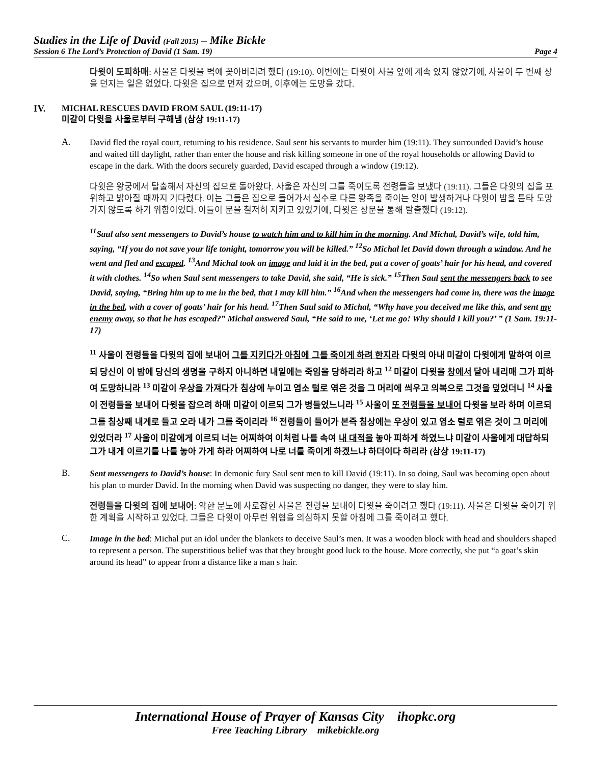Studies in the Life of David (Fall 2015) – Mike Bickle
Session 6 The Lord’s Protection of David (1 Sam. 19) Page 4
다윗이 도피하매: 사울은 다윗을 벽에 꽂아버리려 했다 (19:10). 이번에는 다윗이 사울 앞에 계속 있지 않았기에, 사울이 두 번째 창을 던지는 일은 없었다. 다윗은 집으로 먼저 갔으며, 이후에는 도망을 갔다.
IV. MICHAL RESCUES DAVID FROM SAUL (19:11-17)
미갈이 다윗을 사울로부터 구해냄 (삼상 19:11-17)
A.
David fled the royal court, returning to his residence. Saul sent his servants to murder him (19:11). They surrounded David’s house and waited till daylight, rather than enter the house and risk killing someone in one of the royal households or allowing David to escape in the dark. With the doors securely guarded, David escaped through a window (19:12).
다윗은 왕궁에서 탈출해서 자신의 집으로 돌아왔다. 사울은 자신의 그를 죽이도록 전령들을 보냈다 (19:11). 그들은 다윗의 집을 포위하고 밝아질 때까지 기다렸다. 이는 그들은 집으로 들어가서 실수로 다른 왕족을 죽이는 일이 발생하거나 다윗이 밤을 틈타 도망가지 않도록 하기 위함이었다. 이들이 문을 철저히 지키고 있었기에, 다윗은 창문을 통해 탈출했다 (19:12).
<sup>11</sup> Saul also sent messengers to David’s house to watch him and to kill him in the morning. And Michal, David’s wife, told him, saying, “If you do not save your life tonight, tomorrow you will be killed.” <sup>12</sup>So Michal let David down through a window. And he went and fled and escaped. <sup>13</sup>And Michal took an image and laid it in the bed, put a cover of goats’ hair for his head, and covered it with clothes. <sup>14</sup>So when Saul sent messengers to take David, she said, “He is sick.” <sup>15</sup>Then Saul sent the messengers back to see David, saying, “Bring him up to me in the bed, that I may kill him.” <sup>16</sup>And when the messengers had come in, there was the image in the bed, with a cover of goats’ hair for his head. <sup>17</sup>Then Saul said to Michal, “Why have you deceived me like this, and sent my enemy away, so that he has escaped?” Michal answered Saul, “He said to me, ‘Let me go! Why should I kill you?’ ” (1 Sam. 19:11-17)
<sup>11</sup> 사울이 전령들을 다윗의 집에 보내어 그를 지키다가 아침에 그를 죽이게 하려 한지라 다윗의 아내 미갈이 다윗에게 말하여 이르되 당신이 이 밤에 당신의 생명을 구하지 아니하면 내일에는 죽임을 당하리라 하고 <sup>12</sup> 미갈이 다윗을 창에서 달아 내리매 그가 피하여 도망하니라 <sup>13</sup> 미갈이 우상을 가져다가 침상에 누이고 염소 털로 엮은 것을 그 머리에 씌우고 의복으로 그것을 덮었더니 <sup>14</sup> 사울이 전령들을 보내어 다윗을 잡으려 하매 미갈이 이르되 그가 병들었느니라 <sup>15</sup> 사울이 또 전령들을 보내어 다윗을 보라 하며 이르되 그를 침상째 내게로 들고 오라 내가 그를 죽이리라 <sup>16</sup> 전령들이 들어가 본즉 침상에는 우상이 있고 염소 털로 엮은 것이 그 머리에 있었더라 <sup>17</sup> 사울이 미갈에게 이르되 너는 어찌하여 이처럼 나를 속여 내 대적을 놓아 피하게 하였느냐 미갈이 사울에게 대답하되 그가 내게 이르기를 나를 놓아 가게 하라 어찌하여 나로 너를 죽이게 하겠느냐 하더이다 하리라 (삼상 19:11-17)
B.
Sent messengers to David’s house: In demonic fury Saul sent men to kill David (19:11). In so doing, Saul was becoming open about his plan to murder David. In the morning when David was suspecting no danger, they were to slay him.
전령들을 다윗의 집에 보내어: 악한 분노에 사로잡힌 사울은 전령을 보내어 다윗을 죽이려고 했다 (19:11). 사울은 다윗을 죽이기 위한 계획을 시작하고 있었다. 그들은 다윗이 아무런 위협을 의심하지 못할 아침에 그를 죽이려고 했다.
C.
Image in the bed: Michal put an idol under the blankets to deceive Saul’s men. It was a wooden block with head and shoulders shaped to represent a person. The superstitious belief was that they brought good luck to the house. More correctly, she put “a goat’s skin around its head” to appear from a distance like a man s hair.
International House of Prayer of Kansas City ihopkc.org
Free Teaching Library mikebickle.org